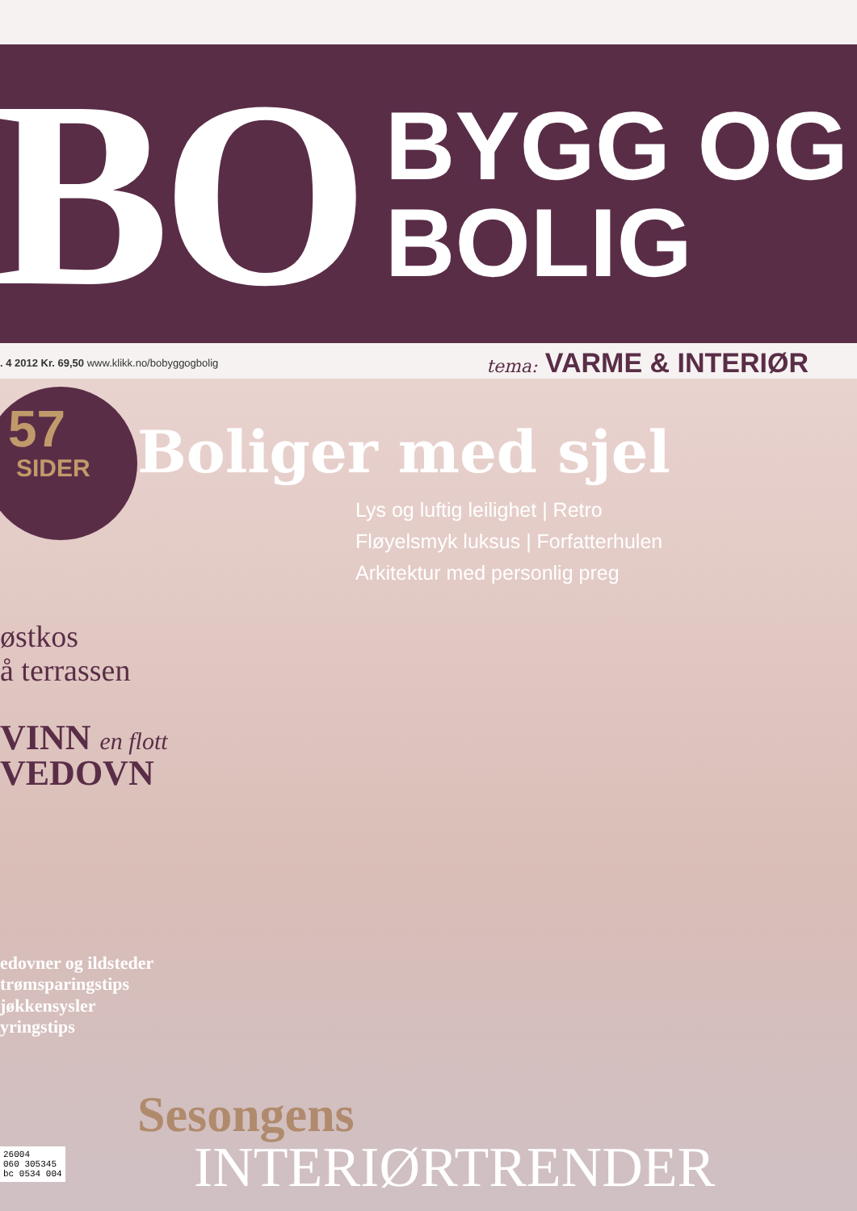BO
BYGG OG
BOLIG
. 4 2012 Kr. 69,50 www.klikk.no/bobyggogbolig
tema: VARME & INTERIØR
57
SIDER
Boliger med sjel
Lys og luftig leilighet | Retro
Fløyelsmyk luksus | Forfatterhulen
Arkitektur med personlig preg
østkos
å terrassen
VINN en flott
VEDOVN
edovner og ildsteder
trømsparingstips
jøkkensysler
yringstips
Sesongens
INTERIØRTRENDER
26004
060 305345
bc 0534 004